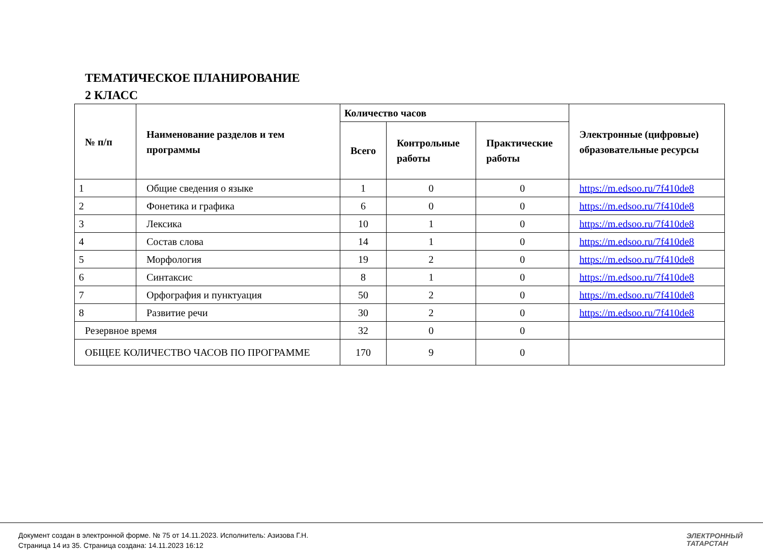ТЕМАТИЧЕСКОЕ ПЛАНИРОВАНИЕ
2 КЛАСС
| № п/п | Наименование разделов и тем программы | Количество часов | | | Электронные (цифровые) образовательные ресурсы |
| --- | --- | --- | --- | --- | --- |
| | | Всего | Контрольные работы | Практические работы | |
| 1 | Общие сведения о языке | 1 | 0 | 0 | https://m.edsoo.ru/7f410de8 |
| 2 | Фонетика и графика | 6 | 0 | 0 | https://m.edsoo.ru/7f410de8 |
| 3 | Лексика | 10 | 1 | 0 | https://m.edsoo.ru/7f410de8 |
| 4 | Состав слова | 14 | 1 | 0 | https://m.edsoo.ru/7f410de8 |
| 5 | Морфология | 19 | 2 | 0 | https://m.edsoo.ru/7f410de8 |
| 6 | Синтаксис | 8 | 1 | 0 | https://m.edsoo.ru/7f410de8 |
| 7 | Орфография и пунктуация | 50 | 2 | 0 | https://m.edsoo.ru/7f410de8 |
| 8 | Развитие речи | 30 | 2 | 0 | https://m.edsoo.ru/7f410de8 |
| Резервное время | | 32 | 0 | 0 | |
| ОБЩЕЕ КОЛИЧЕСТВО ЧАСОВ ПО ПРОГРАММЕ | | 170 | 9 | 0 | |
Документ создан в электронной форме. № 75 от 14.11.2023. Исполнитель: Азизова Г.Н.
Страница 14 из 35. Страница создана: 14.11.2023 16:12
ЭЛЕКТРОННЫЙ
ТАТАРСТАН